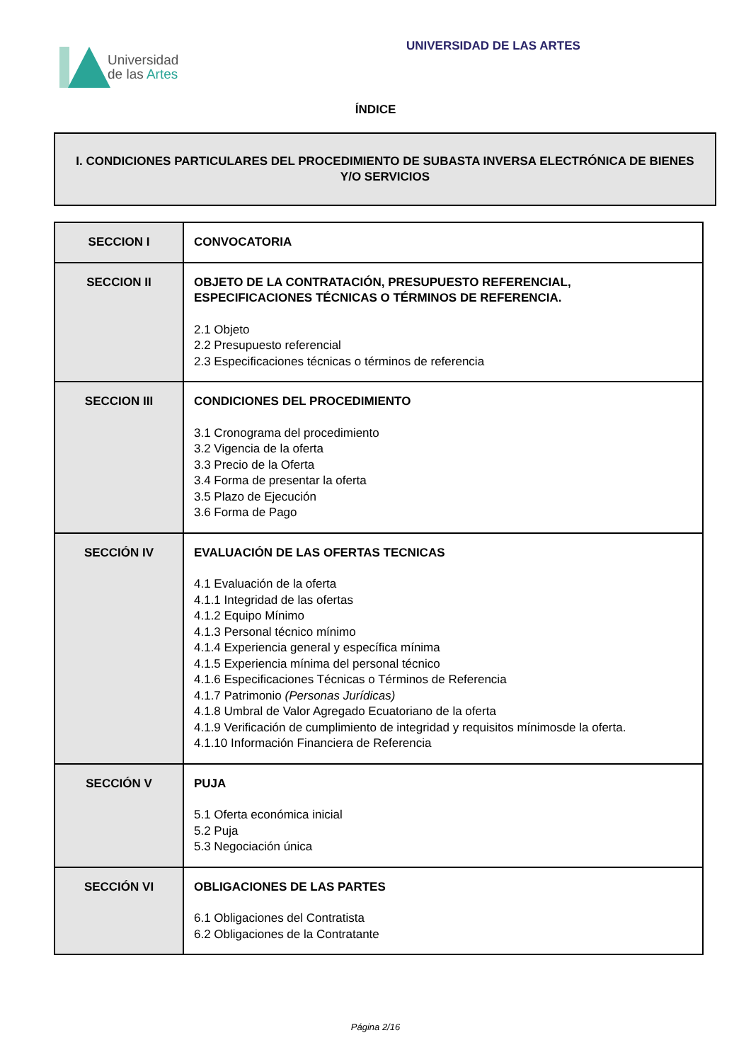Universidad
de las Artes
UNIVERSIDAD DE LAS ARTES
ÍNDICE
I. CONDICIONES PARTICULARES DEL PROCEDIMIENTO DE SUBASTA INVERSA ELECTRÓNICA DE BIENES Y/O SERVICIOS
| SECCION I | CONVOCATORIA |
| SECCION II | OBJETO DE LA CONTRATACIÓN, PRESUPUESTO REFERENCIAL, ESPECIFICACIONES TÉCNICAS O TÉRMINOS DE REFERENCIA. 2.1 Objeto 2.2 Presupuesto referencial 2.3 Especificaciones técnicas o términos de referencia |
| SECCION III | CONDICIONES DEL PROCEDIMIENTO 3.1 Cronograma del procedimiento 3.2 Vigencia de la oferta 3.3 Precio de la Oferta 3.4 Forma de presentar la oferta 3.5 Plazo de Ejecución 3.6 Forma de Pago |
| SECCIÓN IV | EVALUACIÓN DE LAS OFERTAS TECNICAS 4.1 Evaluación de la oferta 4.1.1 Integridad de las ofertas 4.1.2 Equipo Mínimo 4.1.3 Personal técnico mínimo 4.1.4 Experiencia general y específica mínima 4.1.5 Experiencia mínima del personal técnico 4.1.6 Especificaciones Técnicas o Términos de Referencia 4.1.7 Patrimonio (Personas Jurídicas) 4.1.8 Umbral de Valor Agregado Ecuatoriano de la oferta 4.1.9 Verificación de cumplimiento de integridad y requisitos mínimosde la oferta. 4.1.10 Información Financiera de Referencia |
| SECCIÓN V | PUJA 5.1 Oferta económica inicial 5.2 Puja 5.3 Negociación única |
| SECCIÓN VI | OBLIGACIONES DE LAS PARTES 6.1 Obligaciones del Contratista 6.2 Obligaciones de la Contratante |
Página 2/16